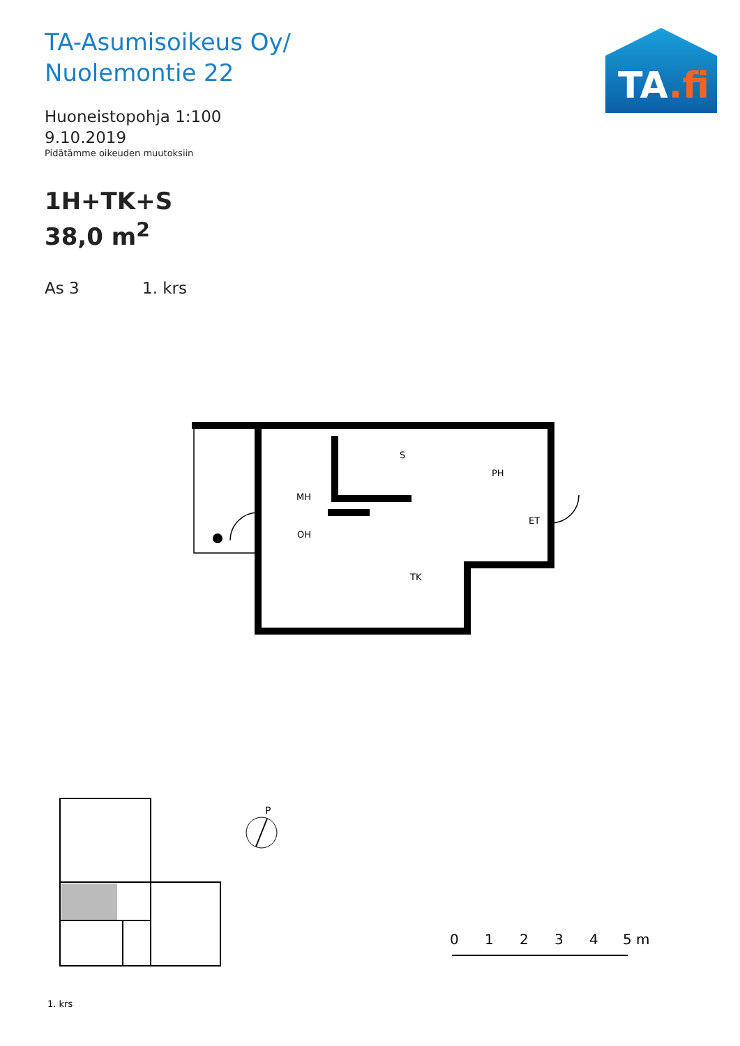TA-Asumisoikeus Oy/
Nuolemontie 22
Huoneistopohja 1:100
9.10.2019
Pidätämme oikeuden muutoksiin
1H+TK+S
38,0 m<sup>2</sup>
As 3 1. krs
TA.fi
MH
OH
S
PH
ET
TK
P
1. krs
0
1
2
3
4
5 m